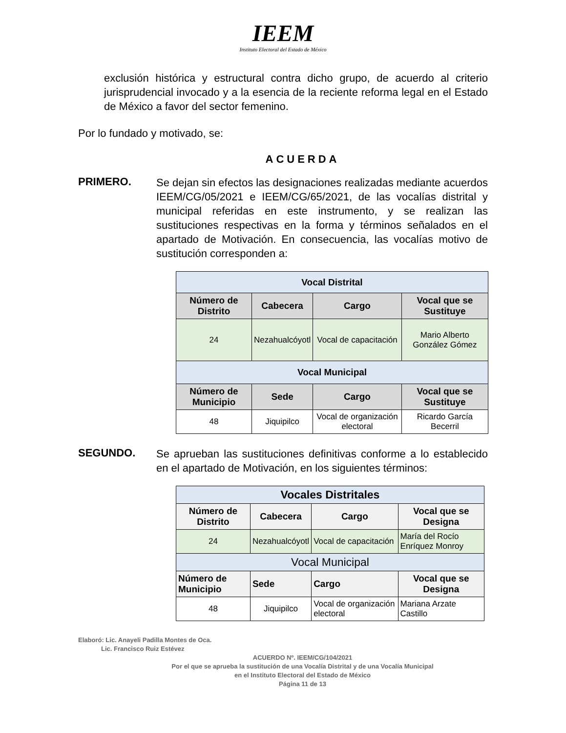IEEM
Instituto Electoral del Estado de México
exclusión histórica y estructural contra dicho grupo, de acuerdo al criterio jurisprudencial invocado y a la esencia de la reciente reforma legal en el Estado de México a favor del sector femenino.
Por lo fundado y motivado, se:
ACUERDA
PRIMERO.
Se dejan sin efectos las designaciones realizadas mediante acuerdos IEEM/CG/05/2021 e IEEM/CG/65/2021, de las vocalías distrital y municipal referidas en este instrumento, y se realizan las sustituciones respectivas en la forma y términos señalados en el apartado de Motivación. En consecuencia, las vocalías motivo de sustitución corresponden a:
| Vocal Distrital | | | |
| --- | --- | --- | --- |
| Número de Distrito | Cabecera | Cargo | Vocal que se Sustituye |
| 24 | Nezahualcóyotl | Vocal de capacitación | Mario Alberto González Gómez |
| Vocal Municipal | | | |
| Número de Municipio | Sede | Cargo | Vocal que se Sustituye |
| 48 | Jiquipilco | Vocal de organización electoral | Ricardo García Becerril |
SEGUNDO.
Se aprueban las sustituciones definitivas conforme a lo establecido en el apartado de Motivación, en los siguientes términos:
| Vocales Distritales | | | |
| --- | --- | --- | --- |
| Número de Distrito | Cabecera | Cargo | Vocal que se Designa |
| 24 | Nezahualcóyotl | Vocal de capacitación | María del Rocío Enríquez Monroy |
| Vocal Municipal | | | |
| Número de Municipio | Sede | Cargo | Vocal que se Designa |
| 48 | Jiquipilco | Vocal de organización electoral | Mariana Arzate Castillo |
Elaboró: Lic. Anayeli Padilla Montes de Oca.
Lic. Francisco Ruiz Estévez
ACUERDO Nº. IEEM/CG/104/2021
Por el que se aprueba la sustitución de una Vocalía Distrital y de una Vocalía Municipal
en el Instituto Electoral del Estado de México
Página 11 de 13